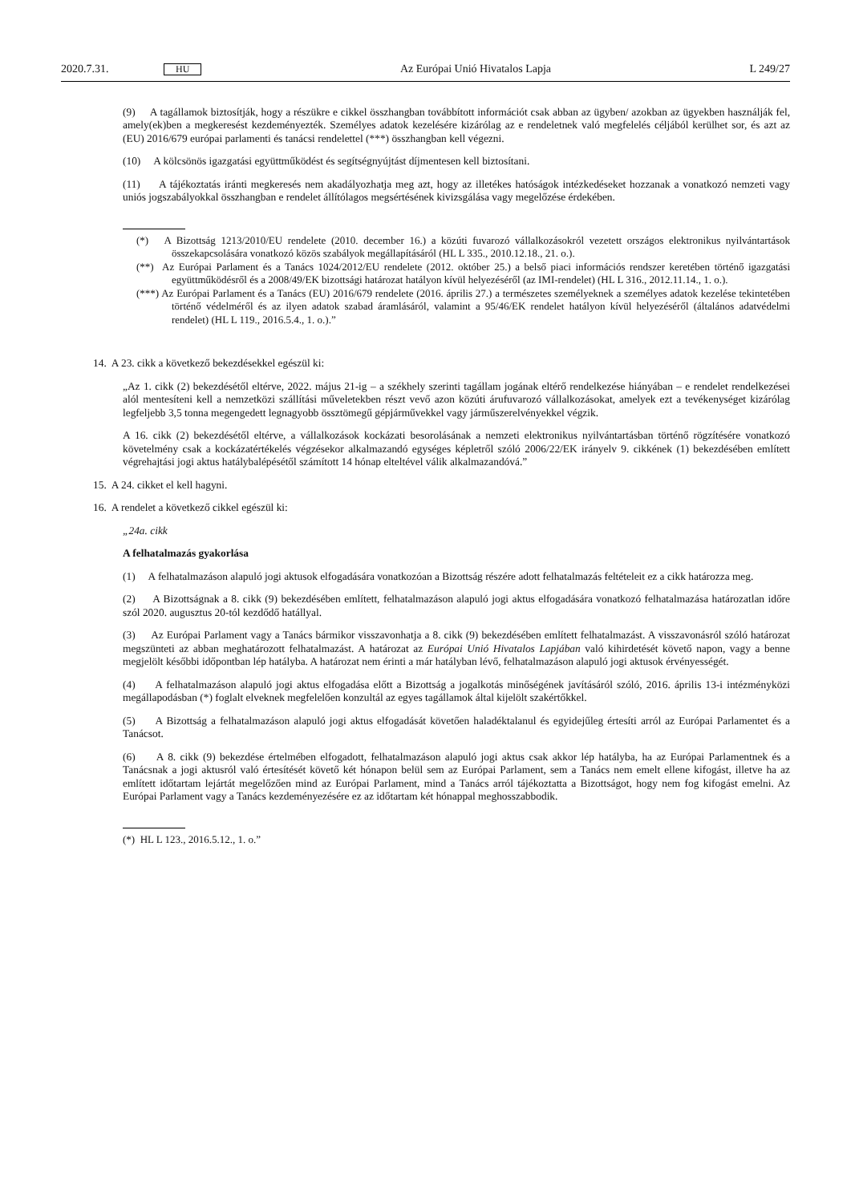2020.7.31. HU Az Európai Unió Hivatalos Lapja L 249/27
(9) A tagállamok biztosítják, hogy a részükre e cikkel összhangban továbbított információt csak abban az ügyben/ azokban az ügyekben használják fel, amely(ek)ben a megkeresést kezdeményezték. Személyes adatok kezelésére kizárólag az e rendeletnek való megfelelés céljából kerülhet sor, és azt az (EU) 2016/679 európai parlamenti és tanácsi rendelettel (***) összhangban kell végezni.
(10) A kölcsönös igazgatási együttműködést és segítségnyújtást díjmentesen kell biztosítani.
(11) A tájékoztatás iránti megkeresés nem akadályozhatja meg azt, hogy az illetékes hatóságok intézkedéseket hozzanak a vonatkozó nemzeti vagy uniós jogszabályokkal összhangban e rendelet állítólagos megsértésének kivizsgálása vagy megelőzése érdekében.
(*) A Bizottság 1213/2010/EU rendelete (2010. december 16.) a közúti fuvarozó vállalkozásokról vezetett országos elektronikus nyilvántartások összekapcsolására vonatkozó közös szabályok megállapításáról (HL L 335., 2010.12.18., 21. o.).
(**) Az Európai Parlament és a Tanács 1024/2012/EU rendelete (2012. október 25.) a belső piaci információs rendszer keretében történő igazgatási együttműködésről és a 2008/49/EK bizottsági határozat hatályon kívül helyezéséről (az IMI-rendelet) (HL L 316., 2012.11.14., 1. o.).
(***) Az Európai Parlament és a Tanács (EU) 2016/679 rendelete (2016. április 27.) a természetes személyeknek a személyes adatok kezelése tekintetében történő védelméről és az ilyen adatok szabad áramlásáról, valamint a 95/46/EK rendelet hatályon kívül helyezéséről (általános adatvédelmi rendelet) (HL L 119., 2016.5.4., 1. o.).”
14. A 23. cikk a következő bekezdésekkel egészül ki:
„Az 1. cikk (2) bekezdésétől eltérve, 2022. május 21-ig – a székhely szerinti tagállam jogának eltérő rendelkezése hiányában – e rendelet rendelkezései alól mentesíteni kell a nemzetközi szállítási műveletekben részt vevő azon közúti árufuvarozó vállalkozásokat, amelyek ezt a tevékenységet kizárólag legfeljebb 3,5 tonna megengedett legnagyobb össztömegű gépjárművekkel vagy járműszerelvényekkel végzik.
A 16. cikk (2) bekezdésétől eltérve, a vállalkozások kockázati besorolásának a nemzeti elektronikus nyilvántartásban történő rögzítésére vonatkozó követelmény csak a kockázatértékelés végzésekor alkalmazandó egységes képletről szóló 2006/22/EK irányelv 9. cikkének (1) bekezdésében említett végrehajtási jogi aktus hatálybalépésétől számított 14 hónap elteltével válik alkalmazandóvá.”
15. A 24. cikket el kell hagyni.
16. A rendelet a következő cikkel egészül ki:
„24a. cikk
A felhatalmazás gyakorlása
(1) A felhatalmazáson alapuló jogi aktusok elfogadására vonatkozóan a Bizottság részére adott felhatalmazás feltételeit ez a cikk határozza meg.
(2) A Bizottságnak a 8. cikk (9) bekezdésében említett, felhatalmazáson alapuló jogi aktus elfogadására vonatkozó felhatalmazása határozatlan időre szól 2020. augusztus 20-tól kezdődő hatállyal.
(3) Az Európai Parlament vagy a Tanács bármikor visszavonhatja a 8. cikk (9) bekezdésében említett felhatalmazást. A visszavonásról szóló határozat megszünteti az abban meghatározott felhatalmazást. A határozat az Európai Unió Hivatalos Lapjában való kihirdetését követő napon, vagy a benne megjelölt későbbi időpontban lép hatályba. A határozat nem érinti a már hatályban lévő, felhatalmazáson alapuló jogi aktusok érvényességét.
(4) A felhatalmazáson alapuló jogi aktus elfogadása előtt a Bizottság a jogalkotás minőségének javításáról szóló, 2016. április 13-i intézményközi megállapodásban (*) foglalt elveknek megfelelően konzultál az egyes tagállamok által kijelölt szakértőkkel.
(5) A Bizottság a felhatalmazáson alapuló jogi aktus elfogadását követően haladéktalanul és egyidejűleg értesíti arról az Európai Parlamentet és a Tanácsot.
(6) A 8. cikk (9) bekezdése értelmében elfogadott, felhatalmazáson alapuló jogi aktus csak akkor lép hatályba, ha az Európai Parlamentnek és a Tanácsnak a jogi aktusról való értesítését követő két hónapon belül sem az Európai Parlament, sem a Tanács nem emelt ellene kifogást, illetve ha az említett időtartam lejártát megelőzően mind az Európai Parlament, mind a Tanács arról tájékoztatta a Bizottságot, hogy nem fog kifogást emelni. Az Európai Parlament vagy a Tanács kezdeményezésére ez az időtartam két hónappal meghosszabbodik.
(*) HL L 123., 2016.5.12., 1. o.”